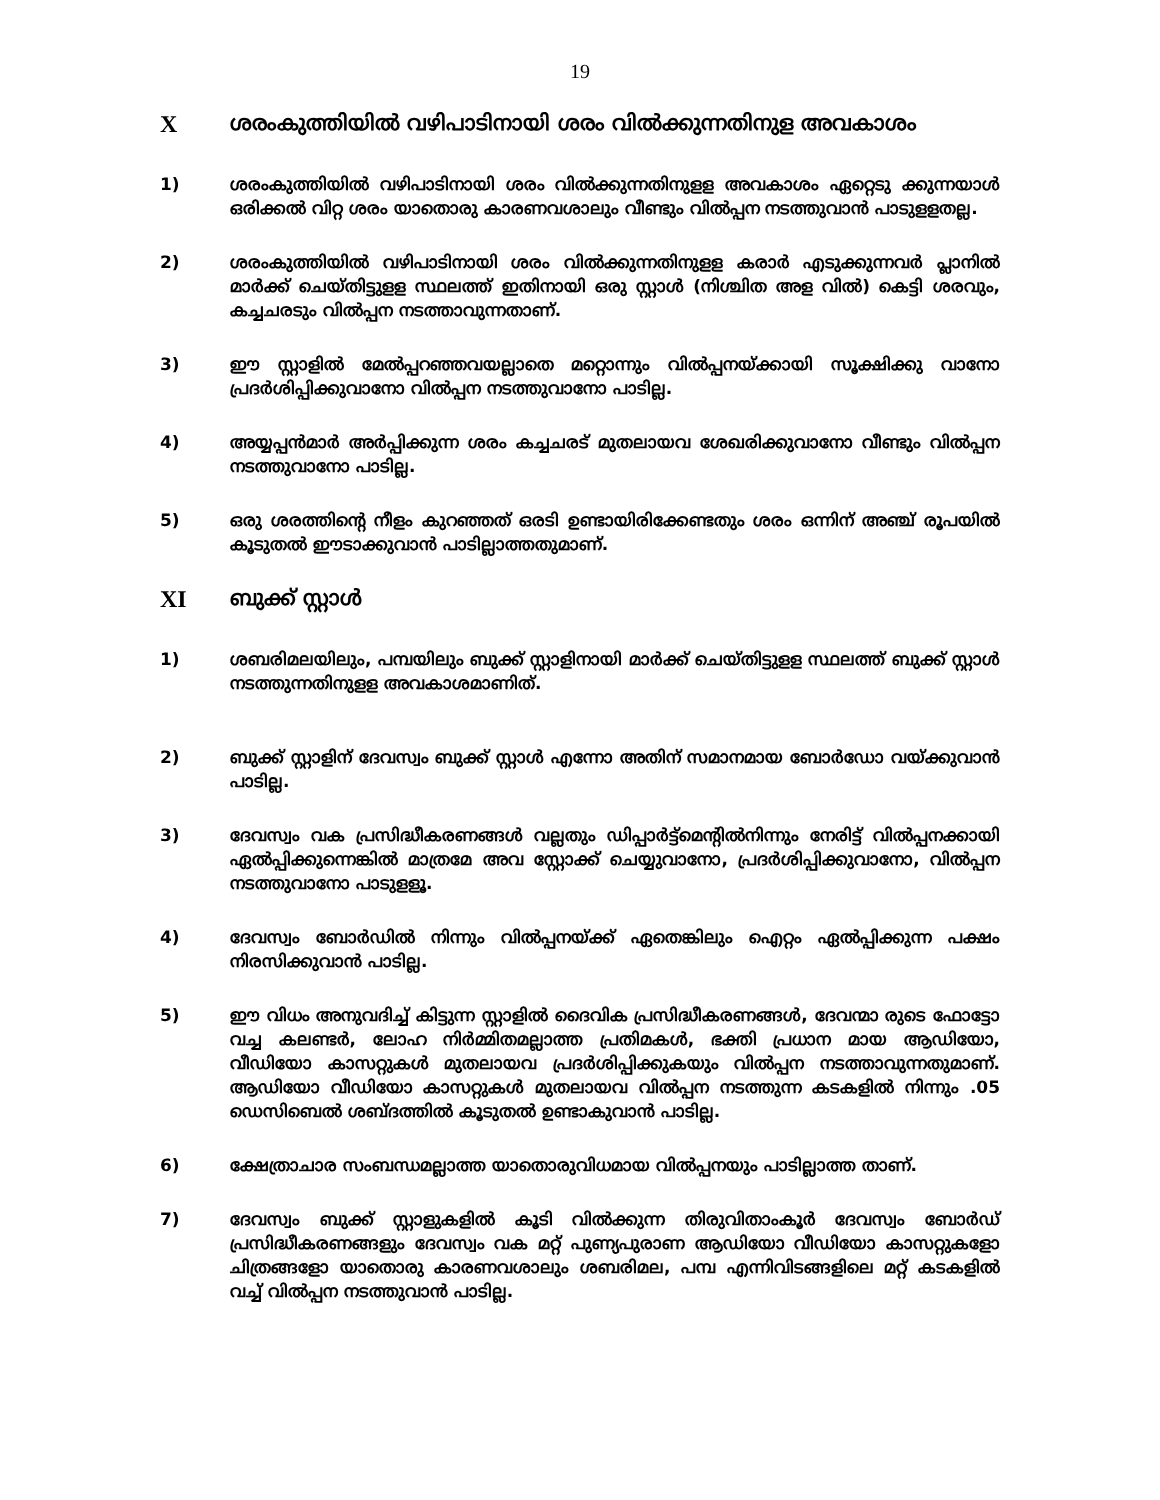19
Xശരംകുത്തിയിൽ വഴിപാടിനായി ശരം വിൽക്കുന്നതിനുള അവകാശം
1) ശരംകുത്തിയിൽ വഴിപാടിനായി ശരം വിൽക്കുന്നതിനുളള അവകാശം ഏറ്റെടു ക്കുന്നയാൾ ഒരിക്കൽ വിറ്റ ശരം യാതൊരു കാരണവശാലും വീണ്ടും വിൽപ്പന നടത്തുവാൻ പാടുളളതല്ല.
2) ശരംകുത്തിയിൽ വഴിപാടിനായി ശരം വിൽക്കുന്നതിനുളള കരാർ എടുക്കുന്നവർ പ്ലാനിൽ മാർക്ക് ചെയ്തിട്ടുളള സ്ഥലത്ത് ഇതിനായി ഒരു സ്റ്റാൾ (നിശ്ചിത അള വിൽ) കെട്ടി ശരവും, കച്ചചരടും വിൽപ്പന നടത്താവുന്നതാണ്.
3) ഈ സ്റ്റാളിൽ മേൽപ്പറഞ്ഞവയല്ലാതെ മറ്റൊന്നും വിൽപ്പനയ്ക്കായി സൂക്ഷിക്കു വാനോ പ്രദർശിപ്പിക്കുവാനോ വിൽപ്പന നടത്തുവാനോ പാടില്ല.
4) അയ്യപ്പൻമാർ അർപ്പിക്കുന്ന ശരം കച്ചചരട് മുതലായവ ശേഖരിക്കുവാനോ വീണ്ടും വിൽപ്പന നടത്തുവാനോ പാടില്ല.
5) ഒരു ശരത്തിന്റെ നീളം കുറഞ്ഞത് ഒരടി ഉണ്ടായിരിക്കേണ്ടതും ശരം ഒന്നിന് അഞ്ച് രൂപയിൽ കൂടുതൽ ഈടാക്കുവാൻ പാടില്ലാത്തതുമാണ്.
XI ബുക്ക് സ്റ്റാൾ
1) ശബരിമലയിലും, പമ്പയിലും ബുക്ക് സ്റ്റാളിനായി മാർക്ക് ചെയ്തിട്ടുളള സ്ഥലത്ത് ബുക്ക് സ്റ്റാൾ നടത്തുന്നതിനുളള അവകാശമാണിത്.
2) ബുക്ക് സ്റ്റാളിന് ദേവസ്വം ബുക്ക് സ്റ്റാൾ എന്നോ അതിന് സമാനമായ ബോർഡോ വയ്ക്കുവാൻ പാടില്ല.
3) ദേവസ്വം വക പ്രസിദ്ധീകരണങ്ങൾ വല്ലതും ഡിപ്പാർട്ട്മെന്റിൽനിന്നും നേരിട്ട് വിൽപ്പനക്കായി ഏൽപ്പിക്കുന്നെങ്കിൽ മാത്രമേ അവ സ്റ്റോക്ക് ചെയ്യുവാനോ, പ്രദർശിപ്പിക്കുവാനോ, വിൽപ്പന നടത്തുവാനോ പാടുളളൂ.
4) ദേവസ്വം ബോർഡിൽ നിന്നും വിൽപ്പനയ്ക്ക് ഏതെങ്കിലും ഐറ്റം ഏൽപ്പിക്കുന്ന പക്ഷം നിരസിക്കുവാൻ പാടില്ല.
5) ഈ വിധം അനുവദിച്ച് കിട്ടുന്ന സ്റ്റാളിൽ ദൈവിക പ്രസിദ്ധീകരണങ്ങൾ, ദേവന്മാ രുടെ ഫോട്ടോ വച്ച കലണ്ടർ, ലോഹ നിർമ്മിതമല്ലാത്ത പ്രതിമകൾ, ഭക്തി പ്രധാന മായ ആഡിയോ, വീഡിയോ കാസറ്റുകൾ മുതലായവ പ്രദർശിപ്പിക്കുകയും വിൽപ്പന നടത്താവുന്നതുമാണ്. ആഡിയോ വീഡിയോ കാസറ്റുകൾ മുതലായവ വിൽപ്പന നടത്തുന്ന കടകളിൽ നിന്നും .05 ഡെസിബെൽ ശബ്ദത്തിൽ കൂടുതൽ ഉണ്ടാകുവാൻ പാടില്ല.
6) ക്ഷേത്രാചാര സംബന്ധമല്ലാത്ത യാതൊരുവിധമായ വിൽപ്പനയും പാടില്ലാത്ത താണ്.
7) ദേവസ്വം ബുക്ക് സ്റ്റാളുകളിൽ കൂടി വിൽക്കുന്ന തിരുവിതാംകൂർ ദേവസ്വം ബോർഡ് പ്രസിദ്ധീകരണങ്ങളും ദേവസ്വം വക മറ്റ് പുണ്യപുരാണ ആഡിയോ വീഡിയോ കാസറ്റുകളോ ചിത്രങ്ങളോ യാതൊരു കാരണവശാലും ശബരിമല, പമ്പ എന്നിവിടങ്ങളിലെ മറ്റ് കടകളിൽ വച്ച് വിൽപ്പന നടത്തുവാൻ പാടില്ല.